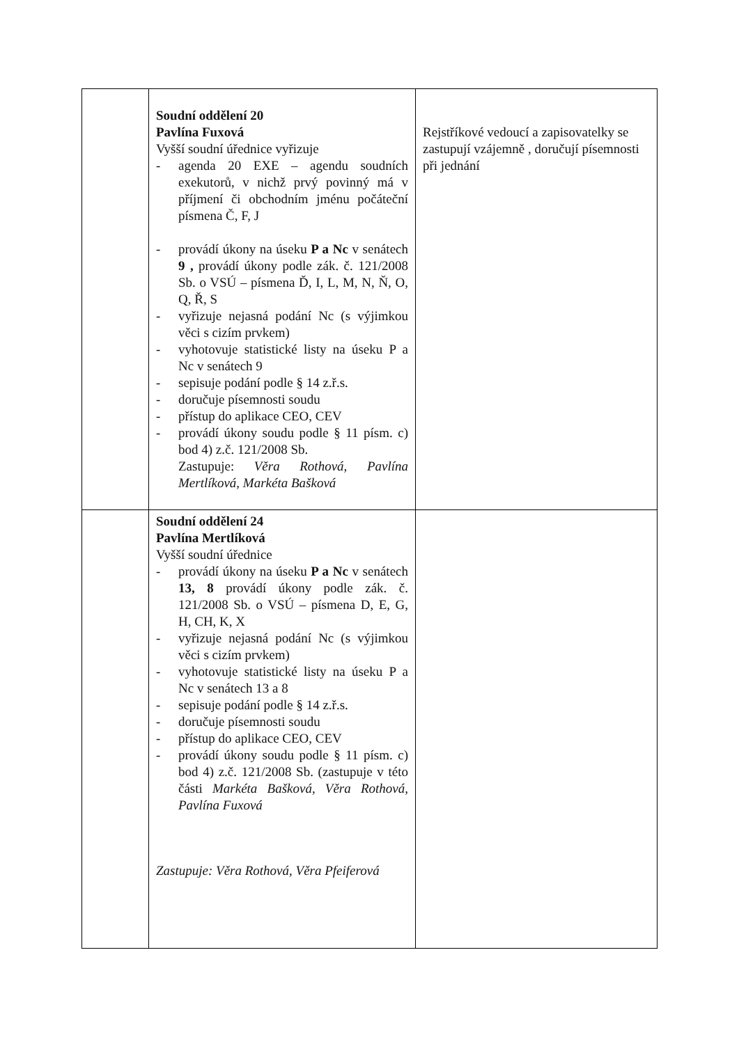| | Soudní oddělení 20 Pavlína Fuxová Vyšší soudní úřednice vyřizuje - agenda 20 EXE – agendu soudních exekutorů, v nichž prvý povinný má v příjmení či obchodním jménu počáteční písmena Č, F, J - provádí úkony na úseku P a Nc v senátech 9 , provádí úkony podle zák. č. 121/2008 Sb. o VSÚ – písmena Ď, I, L, M, N, Ň, O, Q, Ř, S - vyřizuje nejasná podání Nc (s výjimkou věci s cizím prvkem) - vyhotovuje statistické listy na úseku P a Nc v senátech 9 - sepisuje podání podle § 14 z.ř.s. - doručuje písemnosti soudu - přístup do aplikace CEO, CEV - provádí úkony soudu podle § 11 písm. c) bod 4) z.č. 121/2008 Sb. Zastupuje: Věra Rothová, Pavlína Mertlíková, Markéta Bašková | Rejstříkové vedoucí a zapisovatelky se zastupují vzájemně , doručují písemnosti při jednání |
| | Soudní oddělení 24 Pavlína Mertlíková Vyšší soudní úřednice - provádí úkony na úseku P a Nc v senátech 13, 8 provádí úkony podle zák. č. 121/2008 Sb. o VSÚ – písmena D, E, G, H, CH, K, X - vyřizuje nejasná podání Nc (s výjimkou věci s cizím prvkem) - vyhotovuje statistické listy na úseku P a Nc v senátech 13 a 8 - sepisuje podání podle § 14 z.ř.s. - doručuje písemnosti soudu - přístup do aplikace CEO, CEV - provádí úkony soudu podle § 11 písm. c) bod 4) z.č. 121/2008 Sb. (zastupuje v této části Markéta Bašková, Věra Rothová , Pavlína Fuxová Zastupuje: Věra Rothová, Věra Pfeiferová | |